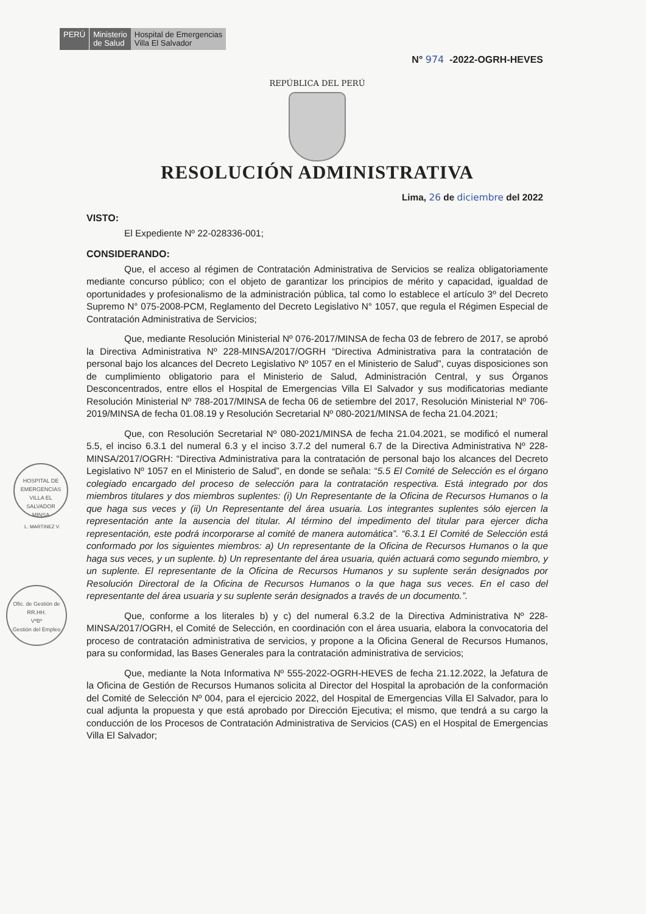PERÚ Ministerio
de Salud
Hospital de Emergencias
Villa El Salvador
N° 974 -2022-OGRH-HEVES
REPÚBLICA DEL PERÚ
RESOLUCIÓN ADMINISTRATIVA
Lima, 26 de diciembre del 2022
VISTO:
El Expediente Nº 22-028336-001;
CONSIDERANDO:
Que, el acceso al régimen de Contratación Administrativa de Servicios se realiza obligatoriamente mediante concurso público; con el objeto de garantizar los principios de mérito y capacidad, igualdad de oportunidades y profesionalismo de la administración pública, tal como lo establece el artículo 3º del Decreto Supremo N° 075-2008-PCM, Reglamento del Decreto Legislativo N° 1057, que regula el Régimen Especial de Contratación Administrativa de Servicios;
Que, mediante Resolución Ministerial Nº 076-2017/MINSA de fecha 03 de febrero de 2017, se aprobó la Directiva Administrativa Nº 228-MINSA/2017/OGRH “Directiva Administrativa para la contratación de personal bajo los alcances del Decreto Legislativo Nº 1057 en el Ministerio de Salud”, cuyas disposiciones son de cumplimiento obligatorio para el Ministerio de Salud, Administración Central, y sus Órganos Desconcentrados, entre ellos el Hospital de Emergencias Villa El Salvador y sus modificatorias mediante Resolución Ministerial Nº 788-2017/MINSA de fecha 06 de setiembre del 2017, Resolución Ministerial Nº 706-2019/MINSA de fecha 01.08.19 y Resolución Secretarial Nº 080-2021/MINSA de fecha 21.04.2021;
Que, con Resolución Secretarial Nº 080-2021/MINSA de fecha 21.04.2021, se modificó el numeral 5.5, el inciso 6.3.1 del numeral 6.3 y el inciso 3.7.2 del numeral 6.7 de la Directiva Administrativa Nº 228-MINSA/2017/OGRH: “Directiva Administrativa para la contratación de personal bajo los alcances del Decreto Legislativo Nº 1057 en el Ministerio de Salud”, en donde se señala: “5.5 El Comité de Selección es el órgano colegiado encargado del proceso de selección para la contratación respectiva. Está integrado por dos miembros titulares y dos miembros suplentes: (i) Un Representante de la Oficina de Recursos Humanos o la que haga sus veces y (ii) Un Representante del área usuaria. Los integrantes suplentes sólo ejercen la representación ante la ausencia del titular. Al término del impedimento del titular para ejercer dicha representación, este podrá incorporarse al comité de manera automática”. “6.3.1 El Comité de Selección está conformado por los siguientes miembros: a) Un representante de la Oficina de Recursos Humanos o la que haga sus veces, y un suplente. b) Un representante del área usuaria, quién actuará como segundo miembro, y un suplente. El representante de la Oficina de Recursos Humanos y su suplente serán designados por Resolución Directoral de la Oficina de Recursos Humanos o la que haga sus veces. En el caso del representante del área usuaria y su suplente serán designados a través de un documento.”.
Que, conforme a los literales b) y c) del numeral 6.3.2 de la Directiva Administrativa Nº 228-MINSA/2017/OGRH, el Comité de Selección, en coordinación con el área usuaria, elabora la convocatoria del proceso de contratación administrativa de servicios, y propone a la Oficina General de Recursos Humanos, para su conformidad, las Bases Generales para la contratación administrativa de servicios;
Que, mediante la Nota Informativa Nº 555-2022-OGRH-HEVES de fecha 21.12.2022, la Jefatura de la Oficina de Gestión de Recursos Humanos solicita al Director del Hospital la aprobación de la conformación del Comité de Selección Nº 004, para el ejercicio 2022, del Hospital de Emergencias Villa El Salvador, para lo cual adjunta la propuesta y que está aprobado por Dirección Ejecutiva; el mismo, que tendrá a su cargo la conducción de los Procesos de Contratación Administrativa de Servicios (CAS) en el Hospital de Emergencias Villa El Salvador;
HOSPITAL DE EMERGENCIAS VILLA EL SALVADOR
MINSA
L. MARTINEZ V.
Ofic. de Gestión de RR.HH.
VºBº
Gestión del Empleo